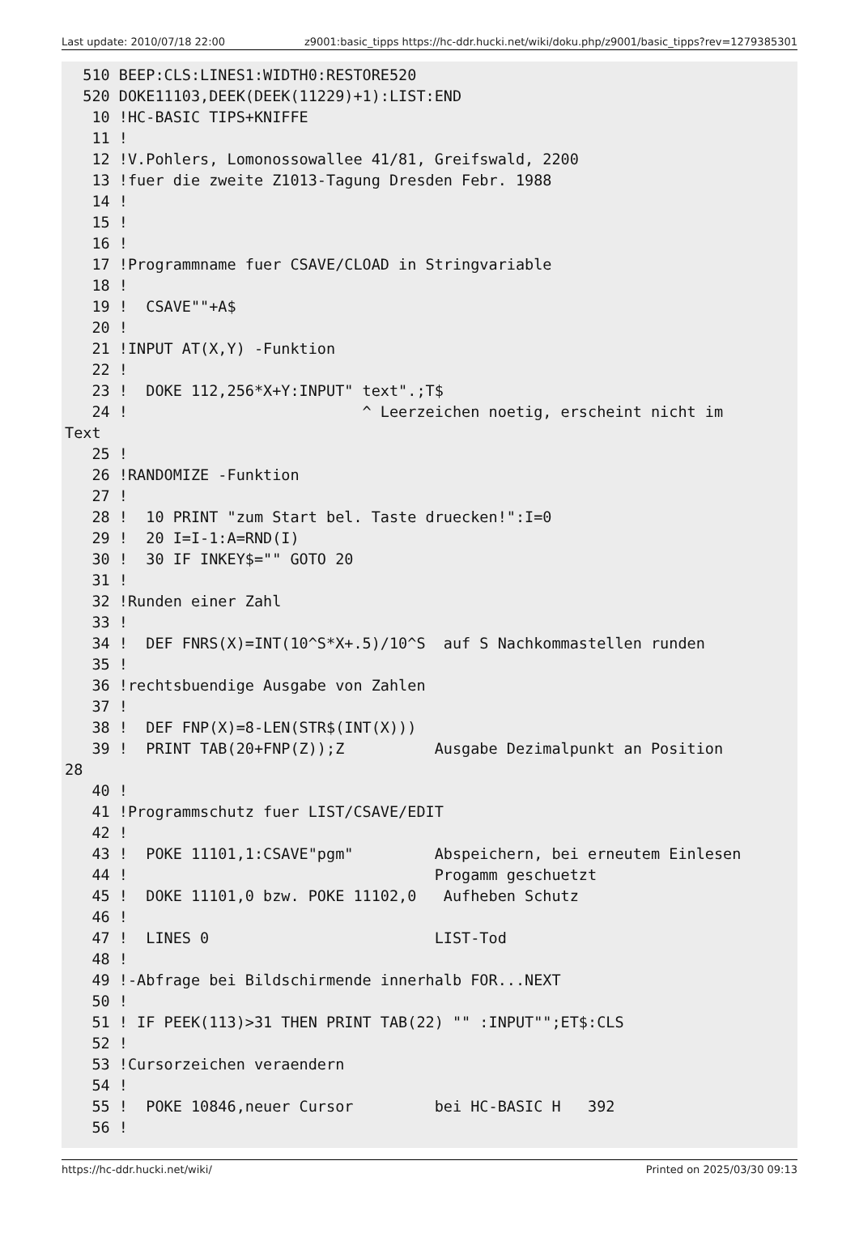Last update: 2010/07/18 22:00 z9001:basic_tipps https://hc-ddr.hucki.net/wiki/doku.php/z9001/basic_tipps?rev=1279385301
510 BEEP:CLS:LINES1:WIDTH0:RESTORE520 520 DOKE11103,DEEK(DEEK(11229)+1):LIST:END 10 !HC-BASIC TIPS+KNIFFE 11 ! 12 !V.Pohlers, Lomonossowallee 41/81, Greifswald, 2200 13 !fuer die zweite Z1013-Tagung Dresden Febr. 1988 14 ! 15 ! 16 ! 17 !Programmname fuer CSAVE/CLOAD in Stringvariable 18 ! 19 ! CSAVE""+A$ 20 ! 21 !INPUT AT(X,Y) -Funktion 22 ! 23 ! DOKE 112,256*X+Y:INPUT" text".;T$ 24 ! ^ Leerzeichen noetig, erscheint nicht im Text 25 ! 26 !RANDOMIZE -Funktion 27 ! 28 ! 10 PRINT "zum Start bel. Taste druecken!":I=0 29 ! 20 I=I-1:A=RND(I) 30 ! 30 IF INKEY$="" GOTO 20 31 ! 32 !Runden einer Zahl 33 ! 34 ! DEF FNRS(X)=INT(10^S*X+.5)/10^S auf S Nachkommastellen runden 35 ! 36 !rechtsbuendige Ausgabe von Zahlen 37 ! 38 ! DEF FNP(X)=8-LEN(STR$(INT(X))) 39 ! PRINT TAB(20+FNP(Z));Z Ausgabe Dezimalpunkt an Position 28 40 ! 41 !Programmschutz fuer LIST/CSAVE/EDIT 42 ! 43 ! POKE 11101,1:CSAVE"pgm" Abspeichern, bei erneutem Einlesen 44 ! Progamm geschuetzt 45 ! DOKE 11101,0 bzw. POKE 11102,0 Aufheben Schutz 46 ! 47 ! LINES 0 LIST-Tod 48 ! 49 !-Abfrage bei Bildschirmende innerhalb FOR...NEXT 50 ! 51 ! IF PEEK(113)>31 THEN PRINT TAB(22) "" :INPUT"";ET$:CLS 52 ! 53 !Cursorzeichen veraendern 54 ! 55 ! POKE 10846,neuer Cursor bei HC-BASIC H 392 56 !
https://hc-ddr.hucki.net/wiki/ Printed on 2025/03/30 09:13